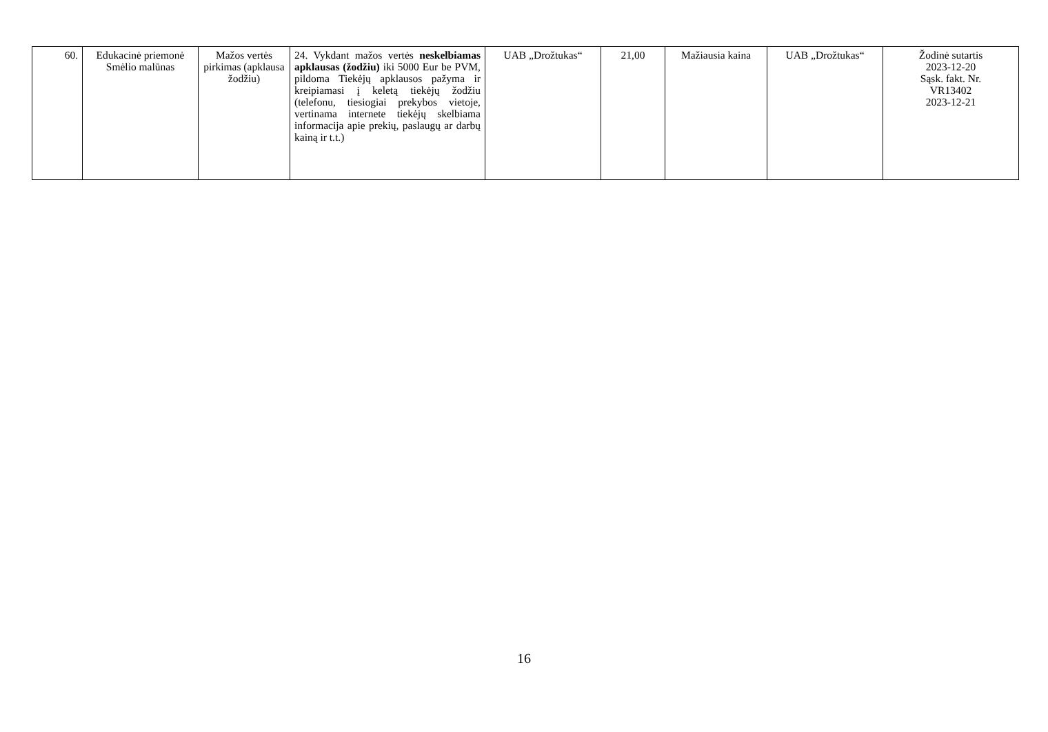| 60. | Edukacinė priemonė Smėlio malūnas | Mažos vertės pirkimas (apklausa žodžiu) | 24. Vykdant mažos vertės neskelbiamas apklausas (žodžiu) iki 5000 Eur be PVM, pildoma Tiekėjų apklausos pažyma ir kreipiamasi į keletą tiekėjų žodžiu (telefonu, tiesiogiai prekybos vietoje, vertinama internete tiekėjų skelbiama informacija apie prekių, paslaugų ar darbų kainą ir t.t.) | UAB „Drožtukas“ | 21,00 | Mažiausia kaina | UAB „Drožtukas“ | Žodinė sutartis 2023-12-20 Sąsk. fakt. Nr. VR13402 2023-12-21 |
16